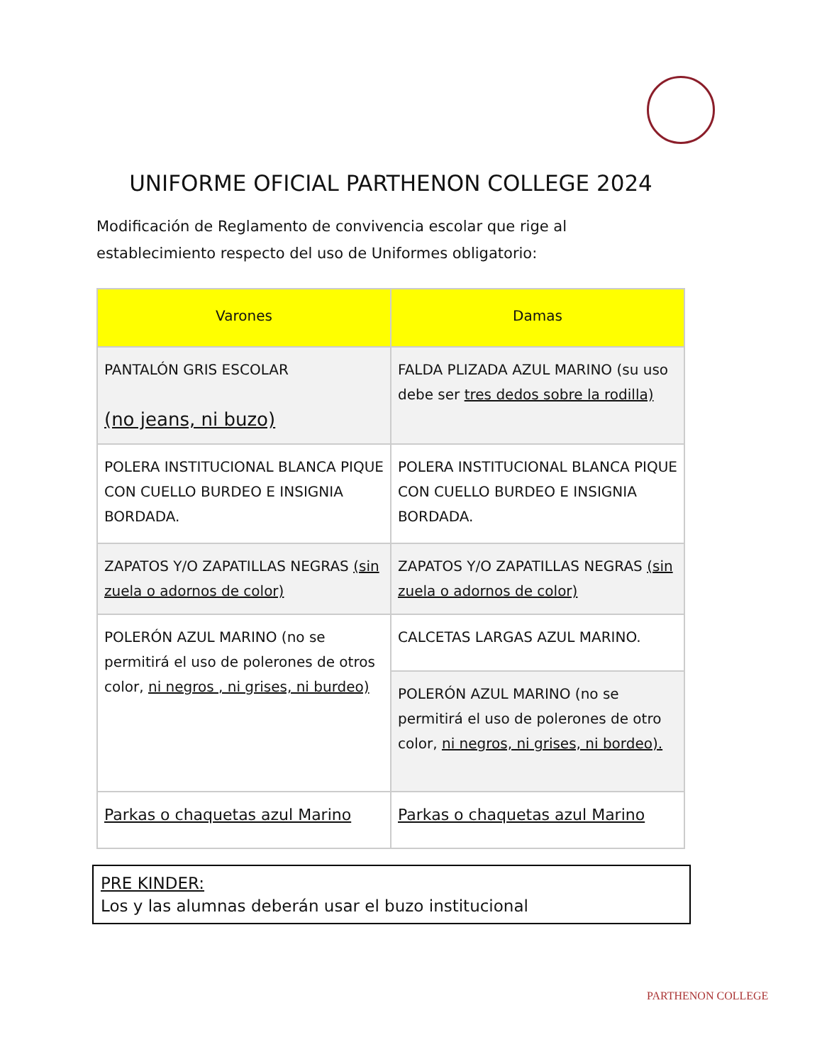UNIFORME OFICIAL PARTHENON COLLEGE 2024
Modificación de Reglamento de convivencia escolar que rige al establecimiento respecto del uso de Uniformes obligatorio:
| Varones | Damas |
| --- | --- |
| PANTALÓN GRIS ESCOLAR (no jeans, ni buzo) | FALDA PLIZADA AZUL MARINO (su uso debe ser tres dedos sobre la rodilla) |
| POLERA INSTITUCIONAL BLANCA PIQUE CON CUELLO BURDEO E INSIGNIA BORDADA. | POLERA INSTITUCIONAL BLANCA PIQUE CON CUELLO BURDEO E INSIGNIA BORDADA. |
| ZAPATOS Y/O ZAPATILLAS NEGRAS (sin zuela o adornos de color) | ZAPATOS Y/O ZAPATILLAS NEGRAS (sin zuela o adornos de color) |
| POLERÓN AZUL MARINO (no se permitirá el uso de polerones de otros color, ni negros , ni grises, ni burdeo) | CALCETAS LARGAS AZUL MARINO. |
| | POLERÓN AZUL MARINO (no se permitirá el uso de polerones de otro color, ni negros, ni grises, ni bordeo). |
| Parkas o chaquetas azul Marino | Parkas o chaquetas azul Marino |
PRE KINDER:
Los y las alumnas deberán usar el buzo institucional
PARTHENON COLLEGE